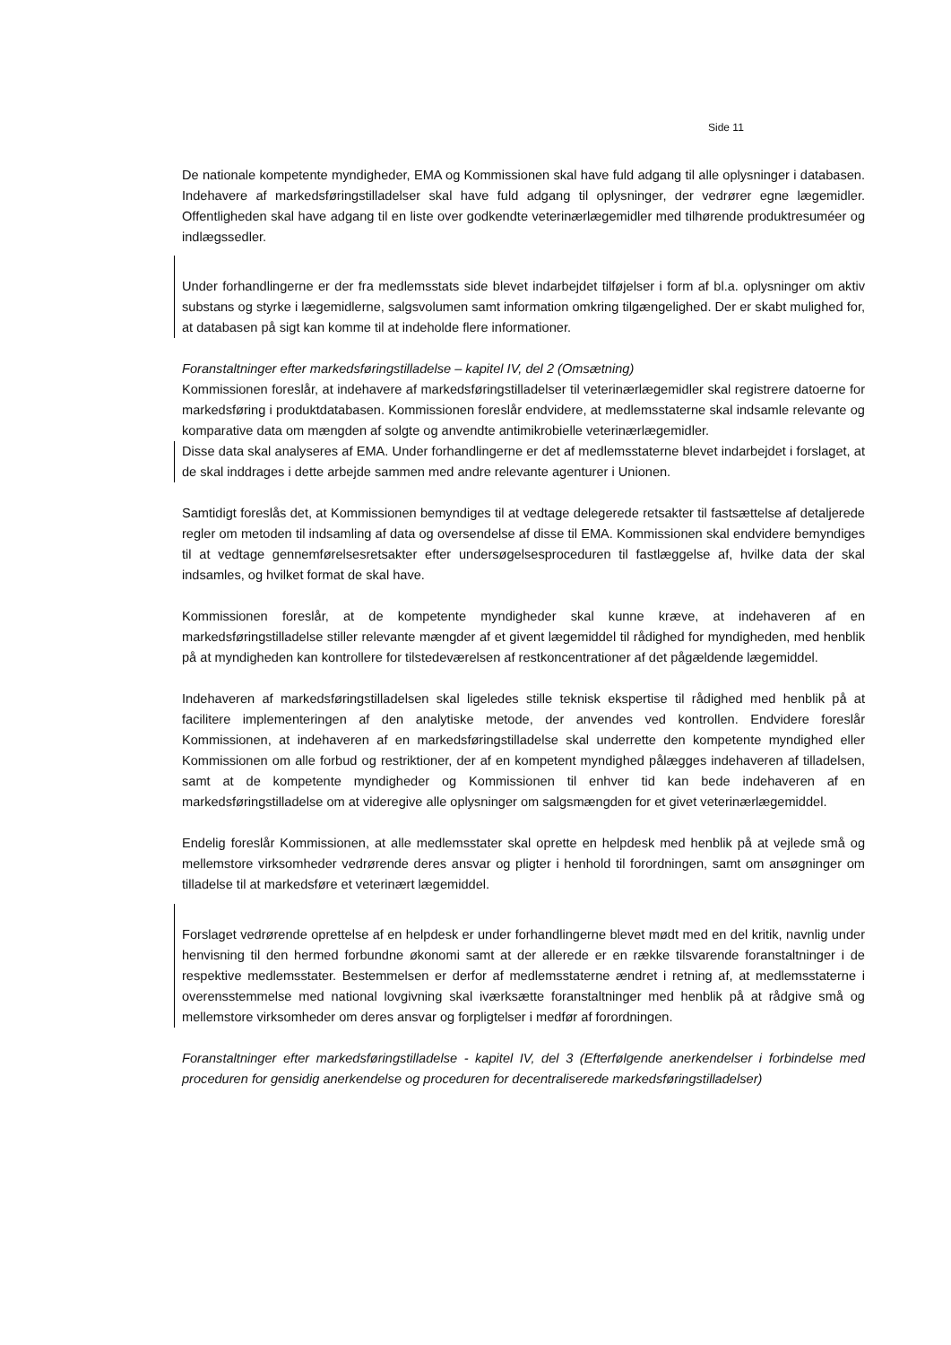Side 11
De nationale kompetente myndigheder, EMA og Kommissionen skal have fuld adgang til alle oplysninger i databasen. Indehavere af markedsføringstilladelser skal have fuld adgang til oplysninger, der vedrører egne lægemidler. Offentligheden skal have adgang til en liste over godkendte veterinærlægemidler med tilhørende produktresuméer og indlægssedler.
Under forhandlingerne er der fra medlemsstats side blevet indarbejdet tilføjelser i form af bl.a. oplysninger om aktiv substans og styrke i lægemidlerne, salgsvolumen samt information omkring tilgængelighed. Der er skabt mulighed for, at databasen på sigt kan komme til at indeholde flere informationer.
Foranstaltninger efter markedsføringstilladelse – kapitel IV, del 2 (Omsætning)
Kommissionen foreslår, at indehavere af markedsføringstilladelser til veterinærlægemidler skal registrere datoerne for markedsføring i produktdatabasen. Kommissionen foreslår endvidere, at medlemsstaterne skal indsamle relevante og komparative data om mængden af solgte og anvendte antimikrobielle veterinærlægemidler.
Disse data skal analyseres af EMA. Under forhandlingerne er det af medlemsstaterne blevet indarbejdet i forslaget, at de skal inddrages i dette arbejde sammen med andre relevante agenturer i Unionen.
Samtidigt foreslås det, at Kommissionen bemyndiges til at vedtage delegerede retsakter til fastsættelse af detaljerede regler om metoden til indsamling af data og oversendelse af disse til EMA. Kommissionen skal endvidere bemyndiges til at vedtage gennemførelsesretsakter efter undersøgelsesproceduren til fastlæggelse af, hvilke data der skal indsamles, og hvilket format de skal have.
Kommissionen foreslår, at de kompetente myndigheder skal kunne kræve, at indehaveren af en markedsføringstilladelse stiller relevante mængder af et givent lægemiddel til rådighed for myndigheden, med henblik på at myndigheden kan kontrollere for tilstedeværelsen af restkoncentrationer af det pågældende lægemiddel.
Indehaveren af markedsføringstilladelsen skal ligeledes stille teknisk ekspertise til rådighed med henblik på at facilitere implementeringen af den analytiske metode, der anvendes ved kontrollen. Endvidere foreslår Kommissionen, at indehaveren af en markedsføringstilladelse skal underrette den kompetente myndighed eller Kommissionen om alle forbud og restriktioner, der af en kompetent myndighed pålægges indehaveren af tilladelsen, samt at de kompetente myndigheder og Kommissionen til enhver tid kan bede indehaveren af en markedsføringstilladelse om at videregive alle oplysninger om salgsmængden for et givet veterinærlægemiddel.
Endelig foreslår Kommissionen, at alle medlemsstater skal oprette en helpdesk med henblik på at vejlede små og mellemstore virksomheder vedrørende deres ansvar og pligter i henhold til forordningen, samt om ansøgninger om tilladelse til at markedsføre et veterinært lægemiddel.
Forslaget vedrørende oprettelse af en helpdesk er under forhandlingerne blevet mødt med en del kritik, navnlig under henvisning til den hermed forbundne økonomi samt at der allerede er en række tilsvarende foranstaltninger i de respektive medlemsstater. Bestemmelsen er derfor af medlemsstaterne ændret i retning af, at medlemsstaterne i overensstemmelse med national lovgivning skal iværksætte foranstaltninger med henblik på at rådgive små og mellemstore virksomheder om deres ansvar og forpligtelser i medfør af forordningen.
Foranstaltninger efter markedsføringstilladelse - kapitel IV, del 3 (Efterfølgende anerkendelser i forbindelse med proceduren for gensidig anerkendelse og proceduren for decentraliserede markedsføringstilladelser)